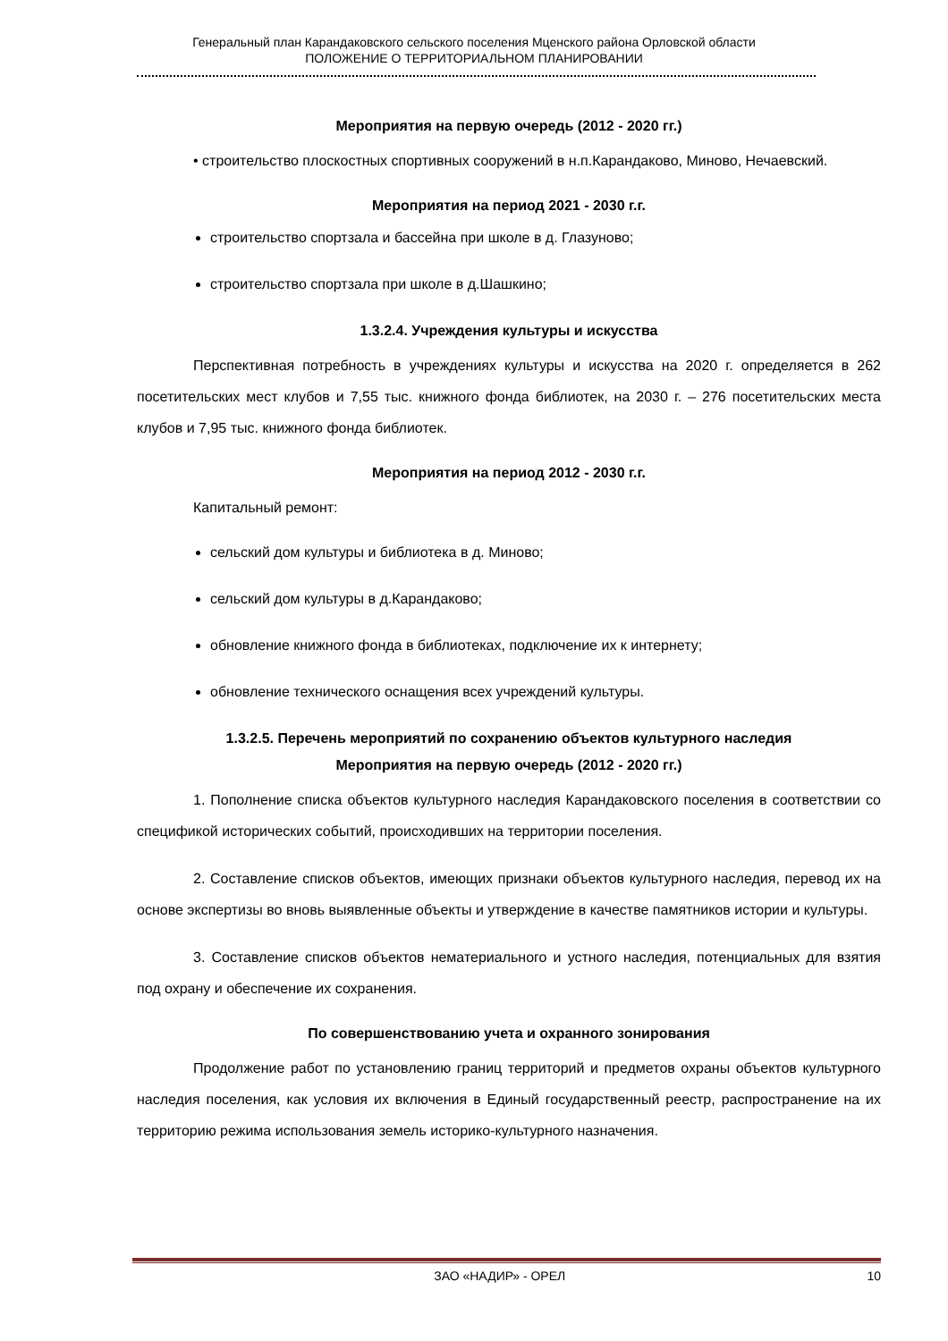Генеральный план Карандаковского сельского поселения Мценского района Орловской области
ПОЛОЖЕНИЕ О ТЕРРИТОРИАЛЬНОМ ПЛАНИРОВАНИИ
Мероприятия на первую очередь (2012 - 2020 гг.)
• строительство плоскостных спортивных сооружений в н.п.Карандаково, Миново, Нечаевский.
Мероприятия на период 2021 - 2030 г.г.
строительство спортзала и бассейна при школе в д. Глазуново;
строительство спортзала при школе в д.Шашкино;
1.3.2.4. Учреждения культуры и искусства
Перспективная потребность в учреждениях культуры и искусства на 2020 г. определяется в 262 посетительских мест клубов и 7,55 тыс. книжного фонда библиотек, на 2030 г. – 276 посетительских места клубов и 7,95 тыс. книжного фонда библиотек.
Мероприятия на период 2012 - 2030 г.г.
Капитальный ремонт:
сельский дом культуры и библиотека в д. Миново;
сельский дом культуры в д.Карандаково;
обновление книжного фонда в библиотеках, подключение их к интернету;
обновление технического оснащения всех учреждений культуры.
1.3.2.5. Перечень мероприятий по сохранению объектов культурного наследия
Мероприятия на первую очередь (2012 - 2020 гг.)
1. Пополнение списка объектов культурного наследия Карандаковского поселения в соответствии со спецификой исторических событий, происходивших на территории поселения.
2. Составление списков объектов, имеющих признаки объектов культурного наследия, перевод их на основе экспертизы во вновь выявленные объекты и утверждение в качестве памятников истории и культуры.
3. Составление списков объектов нематериального и устного наследия, потенциальных для взятия под охрану и обеспечение их сохранения.
По совершенствованию учета и охранного зонирования
Продолжение работ по установлению границ территорий и предметов охраны объектов культурного наследия поселения, как условия их включения в Единый государственный реестр, распространение на их территорию режима использования земель историко-культурного назначения.
ЗАО «НАДИР» - ОРЕЛ 10